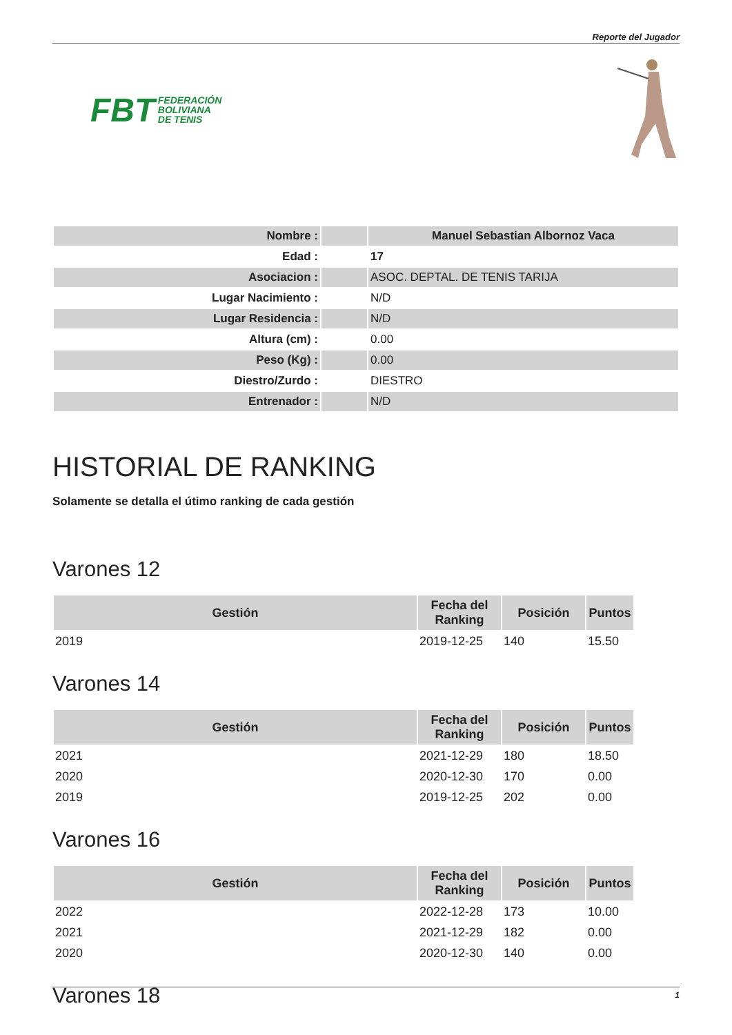Reporte del Jugador
FBT FEDERACIÓN
BOLIVIANA
DE TENIS
| Nombre : | | Manuel Sebastian Albornoz Vaca |
| Edad : | | 17 |
| Asociacion : | | ASOC. DEPTAL. DE TENIS TARIJA |
| Lugar Nacimiento : | | N/D |
| Lugar Residencia : | | N/D |
| Altura (cm) : | | 0.00 |
| Peso (Kg) : | | 0.00 |
| Diestro/Zurdo : | | DIESTRO |
| Entrenador : | | N/D |
HISTORIAL DE RANKING
Solamente se detalla el útimo ranking de cada gestión
Varones 12
| Gestión | Fecha del Ranking | Posición | Puntos |
| --- | --- | --- | --- |
| 2019 | 2019-12-25 | 140 | 15.50 |
Varones 14
| Gestión | Fecha del Ranking | Posición | Puntos |
| --- | --- | --- | --- |
| 2021 | 2021-12-29 | 180 | 18.50 |
| 2020 | 2020-12-30 | 170 | 0.00 |
| 2019 | 2019-12-25 | 202 | 0.00 |
Varones 16
| Gestión | Fecha del Ranking | Posición | Puntos |
| --- | --- | --- | --- |
| 2022 | 2022-12-28 | 173 | 10.00 |
| 2021 | 2021-12-29 | 182 | 0.00 |
| 2020 | 2020-12-30 | 140 | 0.00 |
Varones 18
1